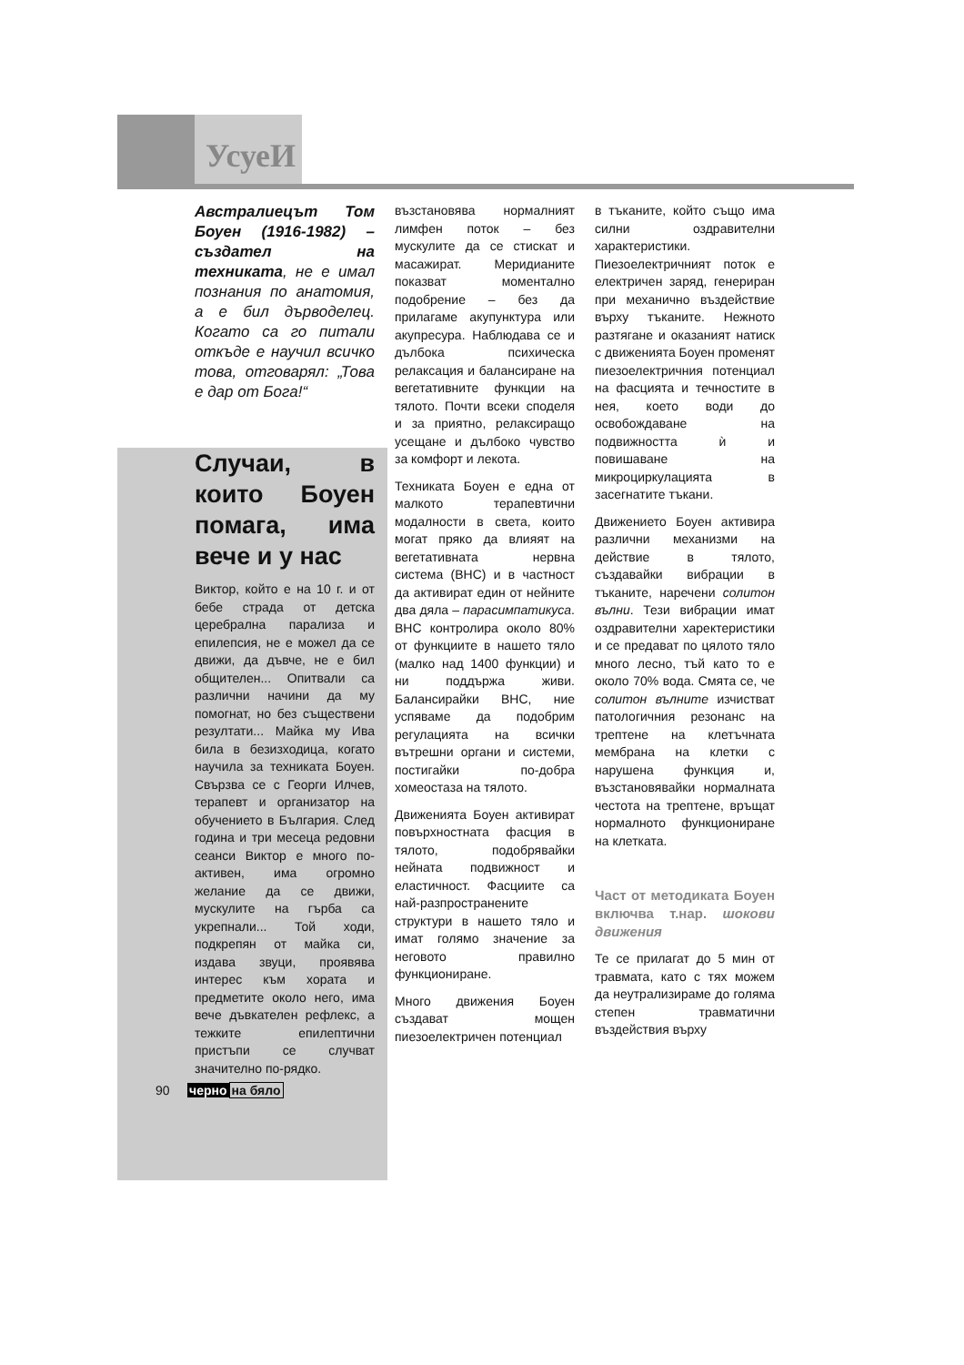УсуеИ
Австралиецът Том Боуен (1916-1982) – създател на техниката, не е имал познания по анатомия, а е бил дърводелец. Когато са го питали откъде е научил всичко това, отговарял: „Това е дар от Бога!“
Случаи, в които Боуен помага, има вече и у нас
Виктор, който е на 10 г. и от бебе страда от детска церебрална парализа и епилепсия, не е можел да се движи, да дъвче, не е бил общителен... Опитвали са различни начини да му помогнат, но без съществени резултати... Майка му Ива била в безизходица, когато научила за техниката Боуен. Свързва се с Георги Илчев, терапевт и организатор на обучението в България. След година и три месеца редовни сеанси Виктор е много по-активен, има огромно желание да се движи, мускулите на гърба са укрепнали... Той ходи, подкрепян от майка си, издава звуци, проявява интерес към хората и предметите около него, има вече дъвкателен рефлекс, а тежките епилептични пристъпи се случват значително по-рядко.
възстановява нормалният лимфен поток – без мускулите да се стискат и масажират. Меридианите показват моментално подобрение – без да прилагаме акупунктура или акупресура. Наблюдава се и дълбока психическа релаксация и балансиране на вегетативните функции на тялото. Почти всеки споделя и за приятно, релаксиращо усещане и дълбоко чувство за комфорт и лекота.
Техниката Боуен е една от малкото терапевтични модалности в света, които могат пряко да влияят на вегетативната нервна система (ВНС) и в частност да активират един от нейните два дяла – парасимпатикуса. ВНС контролира около 80% от функциите в нашето тяло (малко над 1400 функции) и ни поддържа живи. Балансирайки ВНС, ние успяваме да подобрим регулацията на всички вътрешни органи и системи, постигайки по-добра хомеостаза на тялото.
Движенията Боуен активират повърхностната фасция в тялото, подобрявайки нейната подвижност и еластичност. Фасциите са най-разпространените структури в нашето тяло и имат голямо значение за неговото правилно функциониране.
Много движения Боуен създават мощен пиезоелектричен потенциал
в тъканите, който също има силни оздравителни характеристики. Пиезоелектричният поток е електричен заряд, генериран при механично въздействие върху тъканите. Нежното разтягане и оказаният натиск с движенията Боуен променят пиезоелектричния потенциал на фасцията и течностите в нея, което води до освобождаване на подвижността ѝ и повишаване на микроциркулацията в засегнатите тъкани.
Движението Боуен активира различни механизми на действие в тялото, създавайки вибрации в тъканите, наречени солитон вълни. Тези вибрации имат оздравителни харектеристики и се предават по цялото тяло много лесно, тъй като то е около 70% вода. Смята се, че солитон вълните изчистват патологичния резонанс на трептене на клетъчната мембрана на клетки с нарушена функция и, възстановявайки нормалната честота на трептене, връщат нормалното функциониране на клетката.
Част от методиката Боуен включва т.нар. шокови движения
Те се прилагат до 5 мин от травмата, като с тях можем да неутрализираме до голяма степен травматични въздействия върху
90 черно на бяло